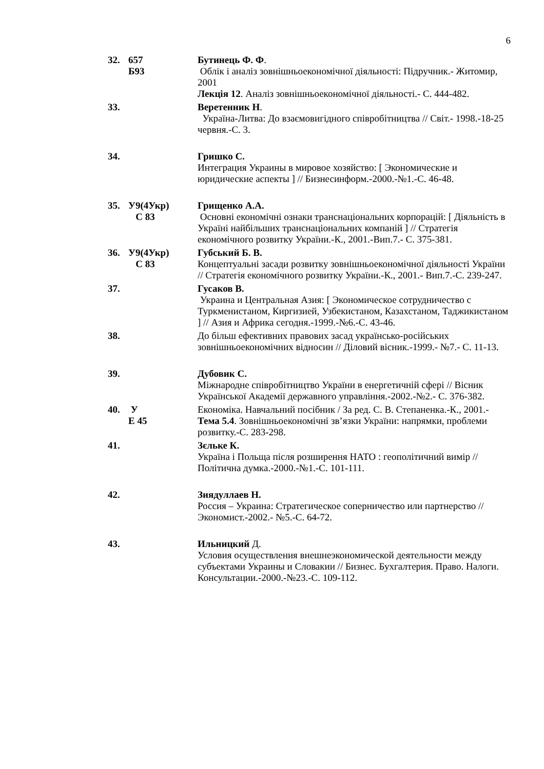6
32. 657
Б93
Бутинець Ф. Ф.
Облік і аналіз зовнішньоекономічної діяльності: Підручник.- Житомир, 2001
Лекція 12. Аналіз зовнішньоекономічної діяльності.- С. 444-482.
33. Веретенник Н.
Україна-Литва: До взаємовигідного співробітництва // Світ.- 1998.-18-25 червня.-С. 3.
34. Гришко С.
Интеграция Украины в мировое хозяйство: [ Экономические и юридические аспекты ] // Бизнесинформ.-2000.-№1.-С. 46-48.
35. У9(4Укр)
С 83
Грищенко А.А.
Основні економічні ознаки транснаціональних корпорацій: [ Діяльність в Україні найбільших транснаціональних компаній ] // Стратегія економічного розвитку України.-К., 2001.-Вип.7.- С. 375-381.
36. У9(4Укр)
С 83
Губський Б. В.
Концептуальні засади розвитку зовнішньоекономічної діяльності України // Стратегія економічного розвитку України.-К., 2001.- Вип.7.-С. 239-247.
37. Гусаков В.
Украина и Центральная Азия: [ Экономическое сотрудничество с Туркменистаном, Киргизией, Узбекистаном, Казахстаном, Таджикистаном ] // Азия и Африка сегодня.-1999.-№6.-С. 43-46.
38. До більш ефективних правових засад українсько-російських зовнішньоекономічних відносин // Діловий вісник.-1999.- №7.- С. 11-13.
39. Дубовик С.
Міжнародне співробітництво України в енергетичній сфері // Вісник Української Академії державного управління.-2002.-№2.- С. 376-382.
40. У
Е 45
Економіка. Навчальний посібник / За ред. С. В. Степаненка.-К., 2001.-
Тема 5.4. Зовнішньоекономічні зв’язки України: напрямки, проблеми розвитку.-С. 283-298.
41. Зєльке К.
Україна і Польща після розширення НАТО : геополітичний вимір // Політична думка.-2000.-№1.-С. 101-111.
42. Зиядуллаев Н.
Россия – Украина: Стратегическое соперничество или партнерство // Экономист.-2002.- №5.-С. 64-72.
43. Ильницкий Д.
Условия осуществления внешнеэкономической деятельности между субъектами Украины и Словакии // Бизнес. Бухгалтерия. Право. Налоги. Консультации.-2000.-№23.-С. 109-112.